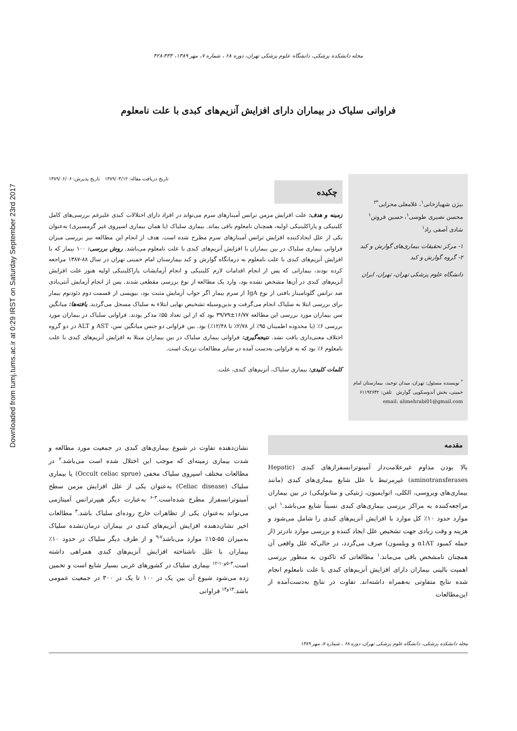Downloaded from tumj.tums.ac.ir at 0:29 IRST on Saturday September 23rd 2017
مجله دانشکده پزشکی، دانشگاه علوم پزشکی تهران، دوره ۶۸ ، شماره ۷، مهر ۱۳۸۹، ۴۳۳-۴۲۸
فراوانی سلیاک در بیماران دارای افزایش آنزیم‌های کبدی با علت نامعلوم
بیژن شهبازخانی<sup>۱</sup>، غلامعلی محرابی<sup>*۲</sup>
محسن نصیری طوسی<sup>۱</sup>، حسین فروتن<sup>۱</sup>
شادی آصفی راد<sup>۱</sup>
۱- مرکز تحقیقات بیماری‌های گوارش و کبد
۲- گروه گوارش و کبد
دانشگاه علوم پزشکی تهران، تهران، ایران
<sup>*</sup> نویسنده مسئول: تهران، میدان توحید، بیمارستان امام خمینی، بخش آندوسکوپی گوارش تلفن: ۶۱۱۹۲۶۴۲
email: alimehrabi01@gmail.com
تاریخ دریافت مقاله: ۱۳۸۹/۰۳/۱۲ تاریخ پذیرش: ۱۳۸۹/۰۶/۰۶
چکیده
زمینه و هدف: علت افزایش مزمن ترانس آمینازهای سرم می‌تواند در افراد دارای اختلالات کبدی علیرغم بررسی‌های کامل کلینیکی و پاراکلینیکی اولیه، همچنان نامعلوم باقی بماند. بیماری سلیاک (یا همان بیماری اسپروی غیر گرمسیری) به‌عنوان یکی از علل ایجادکننده افزایش ترانس آمینازهای سرم مطرح شده است. هدف از انجام این مطالعه نیز بررسی میزان فراوانی بیماری سلیاک در بین بیماران با افزایش آنزیم‌های کبدی با علت نامعلوم می‌باشد. روش بررسی: ۱۰۰ بیمار که با افزایش آنزیم‌های کبدی با علت نامعلوم به درمانگاه گوارش و کبد بیمارستان امام خمینی تهران در سال ۸۸-۱۳۸۷ مراجعه کرده بودند، بیمارانی که پس از انجام اقدامات لازم کلینیکی و انجام آزمایشات پاراکلینیکی اولیه هنوز علت افزایش آنزیم‌های کبدی در آن‌ها مشخص نشده بود، وارد یک مطالعه از نوع بررسی مقطعی شدند. پس از انجام آزمایش آنتی‌بادی ضد ترانس گلوتامیناز بافتی از نوع IgA از سرم بیمار اگر جواب آزمایش مثبت بود، بیوپسی از قسمت دوم دئودنوم بیمار برای بررسی ابتلا به سلیاک انجام می‌گرفت و بدین‌وسیله تشخیص نهایی ابتلاء به سلیاک مسجل می‌گردید. یافته‌ها: میانگین سن بیماران مورد بررسی این مطالعه ۱۶/۷۷±۳۹/۷۹ بود که از این تعداد ۵۵٪ مذکر بودند. فراوانی سلیاک در بیماران مورد بررسی ۶٪ (با محدوده اطمینان ۹۵٪ از ۲/۷۸٪ تا ۱۲/۴۸٪) بود. بین فراوانی دو جنس میانگین سن، AST و ALT در دو گروه اختلاف معنی‌داری یافت نشد. نتیجه‌گیری: فراوانی بیماری سلیاک در بین بیماران مبتلا به افزایش آنزیم‌های کبدی با علت نامعلوم ۶٪ بود که به فراوانی به‌دست آمده در سایر مطالعات نزدیک است.
کلمات کلیدی: بیماری سلیاک، آنزیم‌های کبدی، علت.
مقدمه
بالا بودن مداوم غیرعلامت‌دار آمینوترانسفرازهای کبدی (Hepatic aminotransferases) غیرمرتبط با علل شایع بیماری‌های کبدی (مانند بیماری‌های ویروسی، الکلی، اتوایمیون، ژنتیکی و متابولیکی) در بین بیماران مراجعه‌کننده به مراکز بررسی بیماری‌های کبدی نسبتاً شایع می‌باشد.<sup>۱</sup> این موارد حدود ۱۰٪ کل موارد با افزایش آنزیم‌های کبدی را شامل می‌شود و هزینه و وقت زیادی جهت تشخیص علل ایجاد کننده و بررسی موارد نادرتر (از جمله کمبود α1AT و ویلسون) صرف می‌گردد، در حالی‌که علل واقعی آن همچنان نامشخص باقی می‌ماند.<sup>۱</sup> مطالعاتی که تاکنون به منظور بررسی اهمیت بالینی بیماران دارای افزایش آنزیم‌های کبدی با علت نامعلوم انجام شده نتایج متفاوتی به‌همراه داشته‌اند. تفاوت در نتایج به‌دست‌آمده از این‌مطالعات
نشان‌دهنده تفاوت در شیوع بیماری‌های کبدی در جمعیت مورد مطالعه و شدت بیماری زمینه‌ای که موجب این اختلال شده است می‌باشد.<sup>۲</sup> در مطالعات مختلف اسپروی سلیاک مخفی (Occult celiac sprue) یا بیماری سلیاک (Celiac disease) به‌عنوان یکی از علل افزایش مزمن سطح آمینوترانسفراز مطرح شده‌است.<sup>۳-۶</sup> به‌عبارت دیگر هیپرترانس آمینازمی می‌تواند به‌عنوان یکی از تظاهرات خارج روده‌ای سلیاک باشد.<sup>۳</sup> مطالعات اخیر نشان‌دهنده افزایش آنزیم‌های کبدی در بیماران درمان‌نشده سلیاک به‌میزان ۵۵-۱۵٪ موارد می‌باشد<sup>۷-۹</sup> و از طرف دیگر سلیاک در حدود ۱۰٪ بیماران با علل ناشناخته افزایش آنزیم‌های کبدی همراهی داشته است.<sup>۳-۵و۱۰-۱۲</sup> بیماری سلیاک در کشورهای غربی بسیار شایع است و تخمین زده می‌شود شیوع آن بین یک در ۱۰۰ تا یک در ۳۰۰ در جمعیت عمومی باشد.<sup>۱۳و۱۴</sup> فراوانی
مجله دانشکده پزشکی، دانشگاه علوم پزشکی تهران، دوره ۶۸ ، شماره ۷، مهر ۱۳۸۹